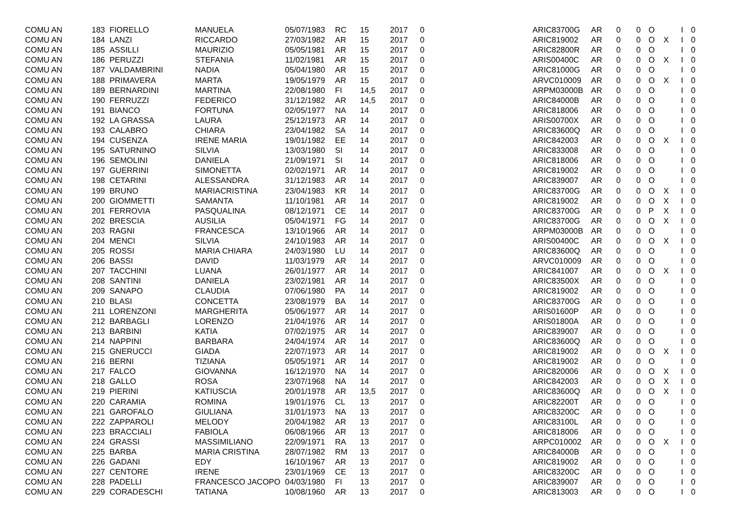| COMU AN | 183 | FIORELLO | MANUELA | 05/07/1983 | RC | 15 | 2017 | 0 | ARIC83700G | AR | 0 | 0 | O | | I | 0 |
| COMU AN | 184 | LANZI | RICCARDO | 27/03/1982 | AR | 15 | 2017 | 0 | ARIC819002 | AR | 0 | 0 | O | X | I | 0 |
| COMU AN | 185 | ASSILLI | MAURIZIO | 05/05/1981 | AR | 15 | 2017 | 0 | ARIC82800R | AR | 0 | 0 | O | | I | 0 |
| COMU AN | 186 | PERUZZI | STEFANIA | 11/02/1981 | AR | 15 | 2017 | 0 | ARIS00400C | AR | 0 | 0 | O | X | I | 0 |
| COMU AN | 187 | VALDAMBRINI | NADIA | 05/04/1980 | AR | 15 | 2017 | 0 | ARIC81000G | AR | 0 | 0 | O | | I | 0 |
| COMU AN | 188 | PRIMAVERA | MARTA | 19/05/1979 | AR | 15 | 2017 | 0 | ARVC010009 | AR | 0 | 0 | O | X | I | 0 |
| COMU AN | 189 | BERNARDINI | MARTINA | 22/08/1980 | FI | 14,5 | 2017 | 0 | ARPM03000B | AR | 0 | 0 | O | | I | 0 |
| COMU AN | 190 | FERRUZZI | FEDERICO | 31/12/1982 | AR | 14,5 | 2017 | 0 | ARIC84000B | AR | 0 | 0 | O | | I | 0 |
| COMU AN | 191 | BIANCO | FORTUNA | 02/05/1977 | NA | 14 | 2017 | 0 | ARIC818006 | AR | 0 | 0 | O | | I | 0 |
| COMU AN | 192 | LA GRASSA | LAURA | 25/12/1973 | AR | 14 | 2017 | 0 | ARIS00700X | AR | 0 | 0 | O | | I | 0 |
| COMU AN | 193 | CALABRO | CHIARA | 23/04/1982 | SA | 14 | 2017 | 0 | ARIC83600Q | AR | 0 | 0 | O | | I | 0 |
| COMU AN | 194 | CUSENZA | IRENE MARIA | 19/01/1982 | EE | 14 | 2017 | 0 | ARIC842003 | AR | 0 | 0 | O | X | I | 0 |
| COMU AN | 195 | SATURNINO | SILVIA | 13/03/1980 | SI | 14 | 2017 | 0 | ARIC833008 | AR | 0 | 0 | O | | I | 0 |
| COMU AN | 196 | SEMOLINI | DANIELA | 21/09/1971 | SI | 14 | 2017 | 0 | ARIC818006 | AR | 0 | 0 | O | | I | 0 |
| COMU AN | 197 | GUERRINI | SIMONETTA | 02/02/1971 | AR | 14 | 2017 | 0 | ARIC819002 | AR | 0 | 0 | O | | I | 0 |
| COMU AN | 198 | CETARINI | ALESSANDRA | 31/12/1983 | AR | 14 | 2017 | 0 | ARIC839007 | AR | 0 | 0 | O | | I | 0 |
| COMU AN | 199 | BRUNO | MARIACRISTINA | 23/04/1983 | KR | 14 | 2017 | 0 | ARIC83700G | AR | 0 | 0 | O | X | I | 0 |
| COMU AN | 200 | GIOMMETTI | SAMANTA | 11/10/1981 | AR | 14 | 2017 | 0 | ARIC819002 | AR | 0 | 0 | O | X | I | 0 |
| COMU AN | 201 | FERROVIA | PASQUALINA | 08/12/1971 | CE | 14 | 2017 | 0 | ARIC83700G | AR | 0 | 0 | P | X | I | 0 |
| COMU AN | 202 | BRESCIA | AUSILIA | 05/04/1971 | FG | 14 | 2017 | 0 | ARIC83700G | AR | 0 | 0 | O | X | I | 0 |
| COMU AN | 203 | RAGNI | FRANCESCA | 13/10/1966 | AR | 14 | 2017 | 0 | ARPM03000B | AR | 0 | 0 | O | | I | 0 |
| COMU AN | 204 | MENCI | SILVIA | 24/10/1983 | AR | 14 | 2017 | 0 | ARIS00400C | AR | 0 | 0 | O | X | I | 0 |
| COMU AN | 205 | ROSSI | MARIA CHIARA | 24/03/1980 | LU | 14 | 2017 | 0 | ARIC83600Q | AR | 0 | 0 | O | | I | 0 |
| COMU AN | 206 | BASSI | DAVID | 11/03/1979 | AR | 14 | 2017 | 0 | ARVC010009 | AR | 0 | 0 | O | | I | 0 |
| COMU AN | 207 | TACCHINI | LUANA | 26/01/1977 | AR | 14 | 2017 | 0 | ARIC841007 | AR | 0 | 0 | O | X | I | 0 |
| COMU AN | 208 | SANTINI | DANIELA | 23/02/1981 | AR | 14 | 2017 | 0 | ARIC83500X | AR | 0 | 0 | O | | I | 0 |
| COMU AN | 209 | SANAPO | CLAUDIA | 07/06/1980 | PA | 14 | 2017 | 0 | ARIC819002 | AR | 0 | 0 | O | | I | 0 |
| COMU AN | 210 | BLASI | CONCETTA | 23/08/1979 | BA | 14 | 2017 | 0 | ARIC83700G | AR | 0 | 0 | O | | I | 0 |
| COMU AN | 211 | LORENZONI | MARGHERITA | 05/06/1977 | AR | 14 | 2017 | 0 | ARIS01600P | AR | 0 | 0 | O | | I | 0 |
| COMU AN | 212 | BARBAGLI | LORENZO | 21/04/1976 | AR | 14 | 2017 | 0 | ARIS01800A | AR | 0 | 0 | O | | I | 0 |
| COMU AN | 213 | BARBINI | KATIA | 07/02/1975 | AR | 14 | 2017 | 0 | ARIC839007 | AR | 0 | 0 | O | | I | 0 |
| COMU AN | 214 | NAPPINI | BARBARA | 24/04/1974 | AR | 14 | 2017 | 0 | ARIC83600Q | AR | 0 | 0 | O | | I | 0 |
| COMU AN | 215 | GNERUCCI | GIADA | 22/07/1973 | AR | 14 | 2017 | 0 | ARIC819002 | AR | 0 | 0 | O | X | I | 0 |
| COMU AN | 216 | BERNI | TIZIANA | 05/05/1971 | AR | 14 | 2017 | 0 | ARIC819002 | AR | 0 | 0 | O | | I | 0 |
| COMU AN | 217 | FALCO | GIOVANNA | 16/12/1970 | NA | 14 | 2017 | 0 | ARIC820006 | AR | 0 | 0 | O | X | I | 0 |
| COMU AN | 218 | GALLO | ROSA | 23/07/1968 | NA | 14 | 2017 | 0 | ARIC842003 | AR | 0 | 0 | O | X | I | 0 |
| COMU AN | 219 | PIERINI | KATIUSCIA | 20/01/1978 | AR | 13,5 | 2017 | 0 | ARIC83600Q | AR | 0 | 0 | O | X | I | 0 |
| COMU AN | 220 | CARAMIA | ROMINA | 19/01/1976 | CL | 13 | 2017 | 0 | ARIC82200T | AR | 0 | 0 | O | | I | 0 |
| COMU AN | 221 | GAROFALO | GIULIANA | 31/01/1973 | NA | 13 | 2017 | 0 | ARIC83200C | AR | 0 | 0 | O | | I | 0 |
| COMU AN | 222 | ZAPPAROLI | MELODY | 20/04/1982 | AR | 13 | 2017 | 0 | ARIC83100L | AR | 0 | 0 | O | | I | 0 |
| COMU AN | 223 | BRACCIALI | FABIOLA | 06/08/1966 | AR | 13 | 2017 | 0 | ARIC818006 | AR | 0 | 0 | O | | I | 0 |
| COMU AN | 224 | GRASSI | MASSIMILIANO | 22/09/1971 | RA | 13 | 2017 | 0 | ARPC010002 | AR | 0 | 0 | O | X | I | 0 |
| COMU AN | 225 | BARBA | MARIA CRISTINA | 28/07/1982 | RM | 13 | 2017 | 0 | ARIC84000B | AR | 0 | 0 | O | | I | 0 |
| COMU AN | 226 | GADANI | EDY | 16/10/1967 | AR | 13 | 2017 | 0 | ARIC819002 | AR | 0 | 0 | O | | I | 0 |
| COMU AN | 227 | CENTORE | IRENE | 23/01/1969 | CE | 13 | 2017 | 0 | ARIC83200C | AR | 0 | 0 | O | | I | 0 |
| COMU AN | 228 | PADELLI | FRANCESCO JACOPO | 04/03/1980 | FI | 13 | 2017 | 0 | ARIC839007 | AR | 0 | 0 | O | | I | 0 |
| COMU AN | 229 | CORADESCHI | TATIANA | 10/08/1960 | AR | 13 | 2017 | 0 | ARIC813003 | AR | 0 | 0 | O | | I | 0 |